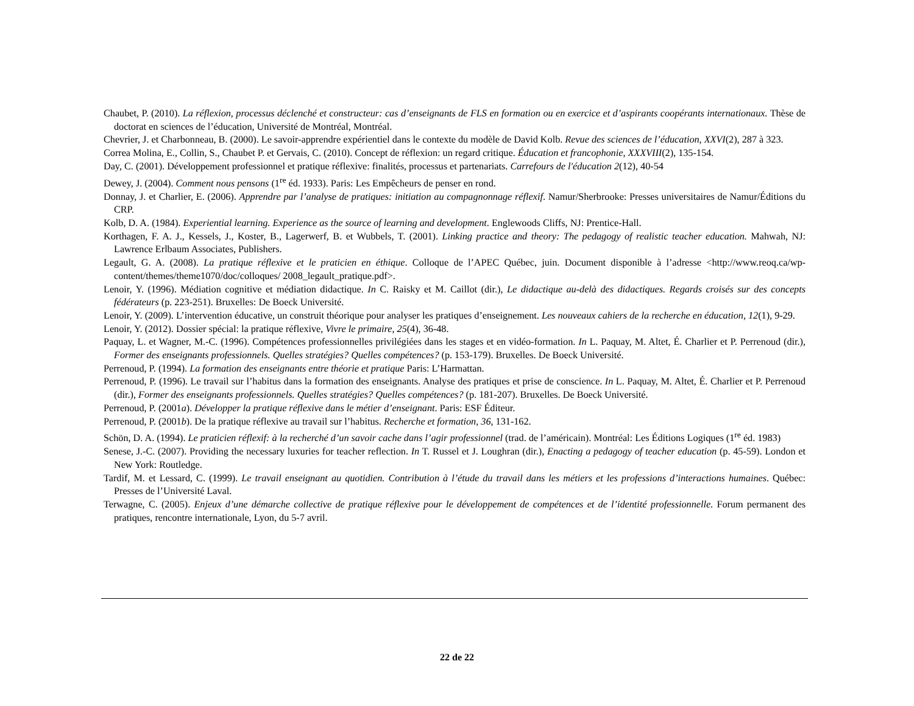Chaubet, P. (2010). La réflexion, processus déclenché et constructeur: cas d’enseignants de FLS en formation ou en exercice et d’aspirants coopérants internationaux. Thèse de doctorat en sciences de l’éducation, Université de Montréal, Montréal.
Chevrier, J. et Charbonneau, B. (2000). Le savoir-apprendre expérientiel dans le contexte du modèle de David Kolb. Revue des sciences de l’éducation, XXVI(2), 287 à 323.
Correa Molina, E., Collin, S., Chaubet P. et Gervais, C. (2010). Concept de réflexion: un regard critique. Éducation et francophonie, XXXVIII(2), 135-154.
Day, C. (2001). Développement professionnel et pratique réflexive: finalités, processus et partenariats. Carrefours de l'éducation 2(12), 40-54
Dewey, J. (2004). Comment nous pensons (1<sup>re</sup> éd. 1933). Paris: Les Empêcheurs de penser en rond.
Donnay, J. et Charlier, E. (2006). Apprendre par l’analyse de pratiques: initiation au compagnonnage réflexif. Namur/Sherbrooke: Presses universitaires de Namur/Éditions du CRP.
Kolb, D. A. (1984). Experiential learning. Experience as the source of learning and development. Englewoods Cliffs, NJ: Prentice-Hall.
Korthagen, F. A. J., Kessels, J., Koster, B., Lagerwerf, B. et Wubbels, T. (2001). Linking practice and theory: The pedagogy of realistic teacher education. Mahwah, NJ: Lawrence Erlbaum Associates, Publishers.
Legault, G. A. (2008). La pratique réflexive et le praticien en éthique. Colloque de l’APEC Québec, juin. Document disponible à l’adresse <http://www.reoq.ca/wp-content/themes/theme1070/doc/colloques/ 2008_legault_pratique.pdf>.
Lenoir, Y. (1996). Médiation cognitive et médiation didactique. In C. Raisky et M. Caillot (dir.), Le didactique au-delà des didactiques. Regards croisés sur des concepts fédérateurs (p. 223-251). Bruxelles: De Boeck Université.
Lenoir, Y. (2009). L’intervention éducative, un construit théorique pour analyser les pratiques d’enseignement. Les nouveaux cahiers de la recherche en éducation, 12(1), 9-29.
Lenoir, Y. (2012). Dossier spécial: la pratique réflexive, Vivre le primaire, 25(4), 36-48.
Paquay, L. et Wagner, M.-C. (1996). Compétences professionnelles privilégiées dans les stages et en vidéo-formation. In L. Paquay, M. Altet, É. Charlier et P. Perrenoud (dir.), Former des enseignants professionnels. Quelles stratégies? Quelles compétences? (p. 153-179). Bruxelles. De Boeck Université.
Perrenoud, P. (1994). La formation des enseignants entre théorie et pratique Paris: L’Harmattan.
Perrenoud, P. (1996). Le travail sur l’habitus dans la formation des enseignants. Analyse des pratiques et prise de conscience. In L. Paquay, M. Altet, É. Charlier et P. Perrenoud (dir.), Former des enseignants professionnels. Quelles stratégies? Quelles compétences? (p. 181-207). Bruxelles. De Boeck Université.
Perrenoud, P. (2001a). Développer la pratique réflexive dans le métier d’enseignant. Paris: ESF Éditeur.
Perrenoud, P. (2001b). De la pratique réflexive au travail sur l’habitus. Recherche et formation, 36, 131-162.
Schön, D. A. (1994). Le praticien réflexif: à la recherché d’un savoir cache dans l’agir professionnel (trad. de l’américain). Montréal: Les Éditions Logiques (1<sup>re</sup> éd. 1983)
Senese, J.-C. (2007). Providing the necessary luxuries for teacher reflection. In T. Russel et J. Loughran (dir.), Enacting a pedagogy of teacher education (p. 45-59). London et New York: Routledge.
Tardif, M. et Lessard, C. (1999). Le travail enseignant au quotidien. Contribution à l’étude du travail dans les métiers et les professions d’interactions humaines. Québec: Presses de l’Université Laval.
Terwagne, C. (2005). Enjeux d’une démarche collective de pratique réflexive pour le développement de compétences et de l’identité professionnelle. Forum permanent des pratiques, rencontre internationale, Lyon, du 5-7 avril.
22 de 22